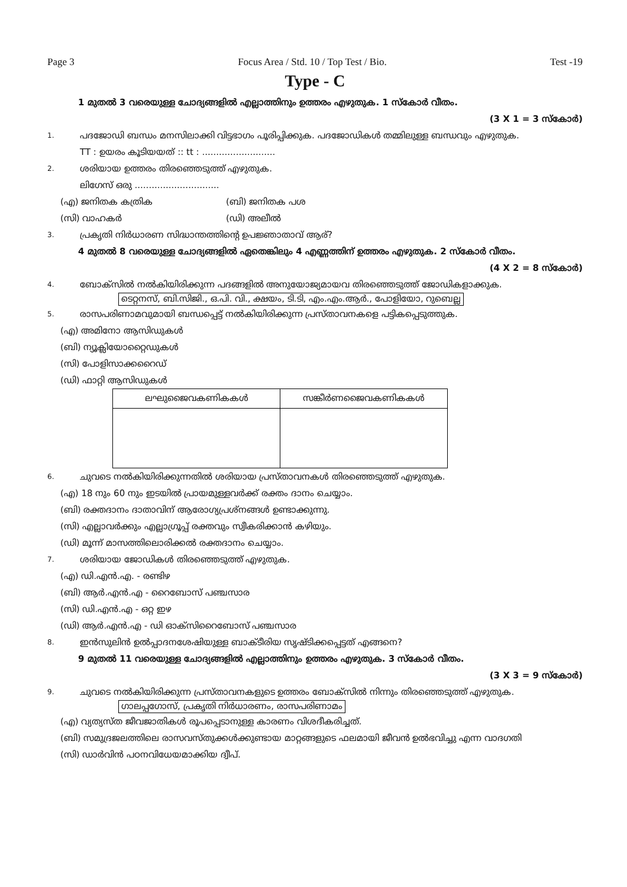Page 3 Focus Area / Std. 10 / Top Test / Bio. Test -19
Type - C
1 മുതൽ 3 വരെയുള്ള ചോദ്യങ്ങളിൽ എല്ലാത്തിനും ഉത്തരം എഴുതുക. 1 സ്കോർ വീതം.
(3 X 1 = 3 സ്കോർ)
1. പദജോഡി ബന്ധം മനസിലാക്കി വിട്ടഭാഗം പൂരിപ്പിക്കുക. പദജോഡികൾ തമ്മിലുള്ള ബന്ധവും എഴുതുക.
TT : ഉയരം കൂടിയയത് :: tt : ..........................
2. ശരിയായ ഉത്തരം തിരഞ്ഞെടുത്ത് എഴുതുക.
ലിഗേസ് ഒരു ..............................
(എ) ജനിതക കത്രിക (ബി) ജനിതക പശ
(സി) വാഹകർ (ഡി) അലീൽ
3. പ്രകൃതി നിർധാരണ സിദ്ധാന്തത്തിന്റെ ഉപജ്ഞാതാവ് ആര്?
4 മുതൽ 8 വരെയുള്ള ചോദ്യങ്ങളിൽ ഏതെങ്കിലും 4 എണ്ണത്തിന് ഉത്തരം എഴുതുക. 2 സ്കോർ വീതം.
(4 X 2 = 8 സ്കോർ)
4. ബോക്സിൽ നൽകിയിരിക്കുന്ന പദങ്ങളിൽ അനുയോജ്യമായവ തിരഞ്ഞെടുത്ത് ജോഡികളാക്കുക.
ടെറ്റനസ്, ബി.സിജി., ഒ.പി. വി., ക്ഷയം, ടി.ടി, എം.എം.ആർ., പോളിയോ, റുബെല്ല
5. രാസപരിണാമവുമായി ബന്ധപ്പെട്ട് നൽകിയിരിക്കുന്ന പ്രസ്താവനകളെ പട്ടികപ്പെടുത്തുക.
(എ) അമിനോ ആസിഡുകൾ
(ബി) ന്യൂക്ലിയോറ്റൈഡുകൾ
(സി) പോളിസാക്കറൈഡ്
(ഡി) ഫാറ്റി ആസിഡുകൾ
| ലഘുജൈവകണികകൾ | സങ്കീർണജൈവകണികകൾ |
| --- | --- |
6. ചുവടെ നൽകിയിരിക്കുന്നതിൽ ശരിയായ പ്രസ്താവനകൾ തിരഞ്ഞെടുത്ത് എഴുതുക.
(എ) 18 നും 60 നും ഇടയിൽ പ്രായമുള്ളവർക്ക് രക്തം ദാനം ചെയ്യാം.
(ബി) രക്തദാനം ദാതാവിന് ആരോഗ്യപ്രശ്നങ്ങൾ ഉണ്ടാക്കുന്നു.
(സി) എല്ലാവർക്കും എല്ലാഗ്രൂപ്പ് രക്തവും സ്വീകരിക്കാൻ കഴിയും.
(ഡി) മൂന്ന് മാസത്തിലൊരിക്കൽ രക്തദാനം ചെയ്യാം.
7. ശരിയായ ജോഡികൾ തിരഞ്ഞെടുത്ത് എഴുതുക.
(എ) ഡി.എൻ.എ. - രണ്ടിഴ
(ബി) ആർ.എൻ.എ - റൈബോസ് പഞ്ചസാര
(സി) ഡി.എൻ.എ - ഒറ്റ ഇഴ
(ഡി) ആർ.എൻ.എ - ഡി ഓക്സിറൈബോസ് പഞ്ചസാര
8. ഇൻസുലിൻ ഉൽപ്പാദനശേഷിയുള്ള ബാക്ടീരിയ സൃഷ്ടിക്കപ്പെട്ടത് എങ്ങനെ?
9 മുതൽ 11 വരെയുള്ള ചോദ്യങ്ങളിൽ എല്ലാത്തിനും ഉത്തരം എഴുതുക. 3 സ്കോർ വീതം.
(3 X 3 = 9 സ്കോർ)
9. ചുവടെ നൽകിയിരിക്കുന്ന പ്രസ്താവനകളുടെ ഉത്തരം ബോക്സിൽ നിന്നും തിരഞ്ഞെടുത്ത് എഴുതുക.
ഗാലപ്പഗോസ്, പ്രകൃതി നിർധാരണം, രാസപരിണാമം
(എ) വ്യത്യസ്ത ജീവജാതികൾ രൂപപ്പെടാനുള്ള കാരണം വിശദീകരിച്ചത്.
(ബി) സമുദ്രജലത്തിലെ രാസവസ്തുക്കൾക്കുണ്ടായ മാറ്റങ്ങളുടെ ഫലമായി ജീവൻ ഉൽഭവിച്ചു എന്ന വാദഗതി
(സി) ഡാർവിൻ പഠനവിധേയമാക്കിയ ദ്വീപ്.